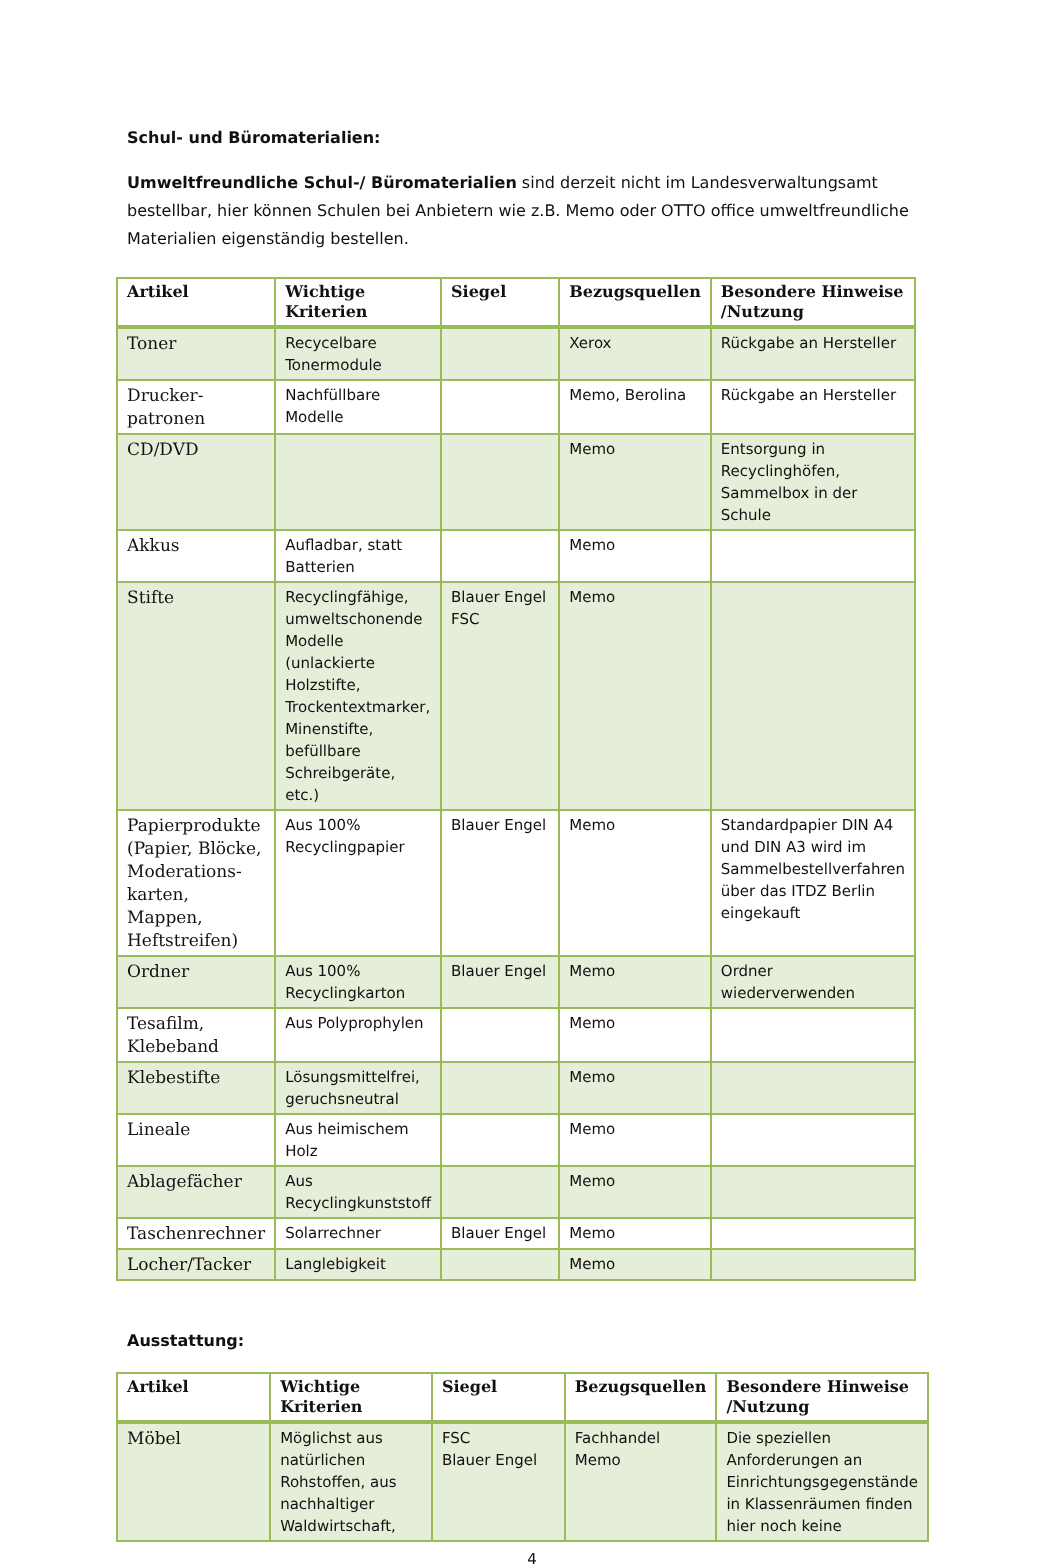Schul- und Büromaterialien:
Umweltfreundliche Schul-/ Büromaterialien sind derzeit nicht im Landesverwaltungsamt bestellbar, hier können Schulen bei Anbietern wie z.B. Memo oder OTTO office umweltfreundliche Materialien eigenständig bestellen.
| Artikel | Wichtige Kriterien | Siegel | Bezugsquellen | Besondere Hinweise /Nutzung |
| --- | --- | --- | --- | --- |
| Toner | Recycelbare Tonermodule | | Xerox | Rückgabe an Hersteller |
| Drucker-patronen | Nachfüllbare Modelle | | Memo, Berolina | Rückgabe an Hersteller |
| CD/DVD | | | Memo | Entsorgung in Recyclinghöfen, Sammelbox in der Schule |
| Akkus | Aufladbar, statt Batterien | | Memo | |
| Stifte | Recyclingfähige, umweltschonende Modelle (unlackierte Holzstifte, Trockentextmarker, Minenstifte, befüllbare Schreibgeräte, etc.) | Blauer Engel FSC | Memo | |
| Papierprodukte (Papier, Blöcke, Moderations-karten, Mappen, Heftstreifen) | Aus 100% Recyclingpapier | Blauer Engel | Memo | Standardpapier DIN A4 und DIN A3 wird im Sammelbestellverfahren über das ITDZ Berlin eingekauft |
| Ordner | Aus 100% Recyclingkarton | Blauer Engel | Memo | Ordner wiederverwenden |
| Tesafilm, Klebeband | Aus Polyprophylen | | Memo | |
| Klebestifte | Lösungsmittelfrei, geruchsneutral | | Memo | |
| Lineale | Aus heimischem Holz | | Memo | |
| Ablagefächer | Aus Recyclingkunststoff | | Memo | |
| Taschenrechner | Solarrechner | Blauer Engel | Memo | |
| Locher/Tacker | Langlebigkeit | | Memo | |
Ausstattung:
| Artikel | Wichtige Kriterien | Siegel | Bezugsquellen | Besondere Hinweise /Nutzung |
| --- | --- | --- | --- | --- |
| Möbel | Möglichst aus natürlichen Rohstoffen, aus nachhaltiger Waldwirtschaft, | FSC Blauer Engel | Fachhandel Memo | Die speziellen Anforderungen an Einrichtungsgegenstände in Klassenräumen finden hier noch keine |
4